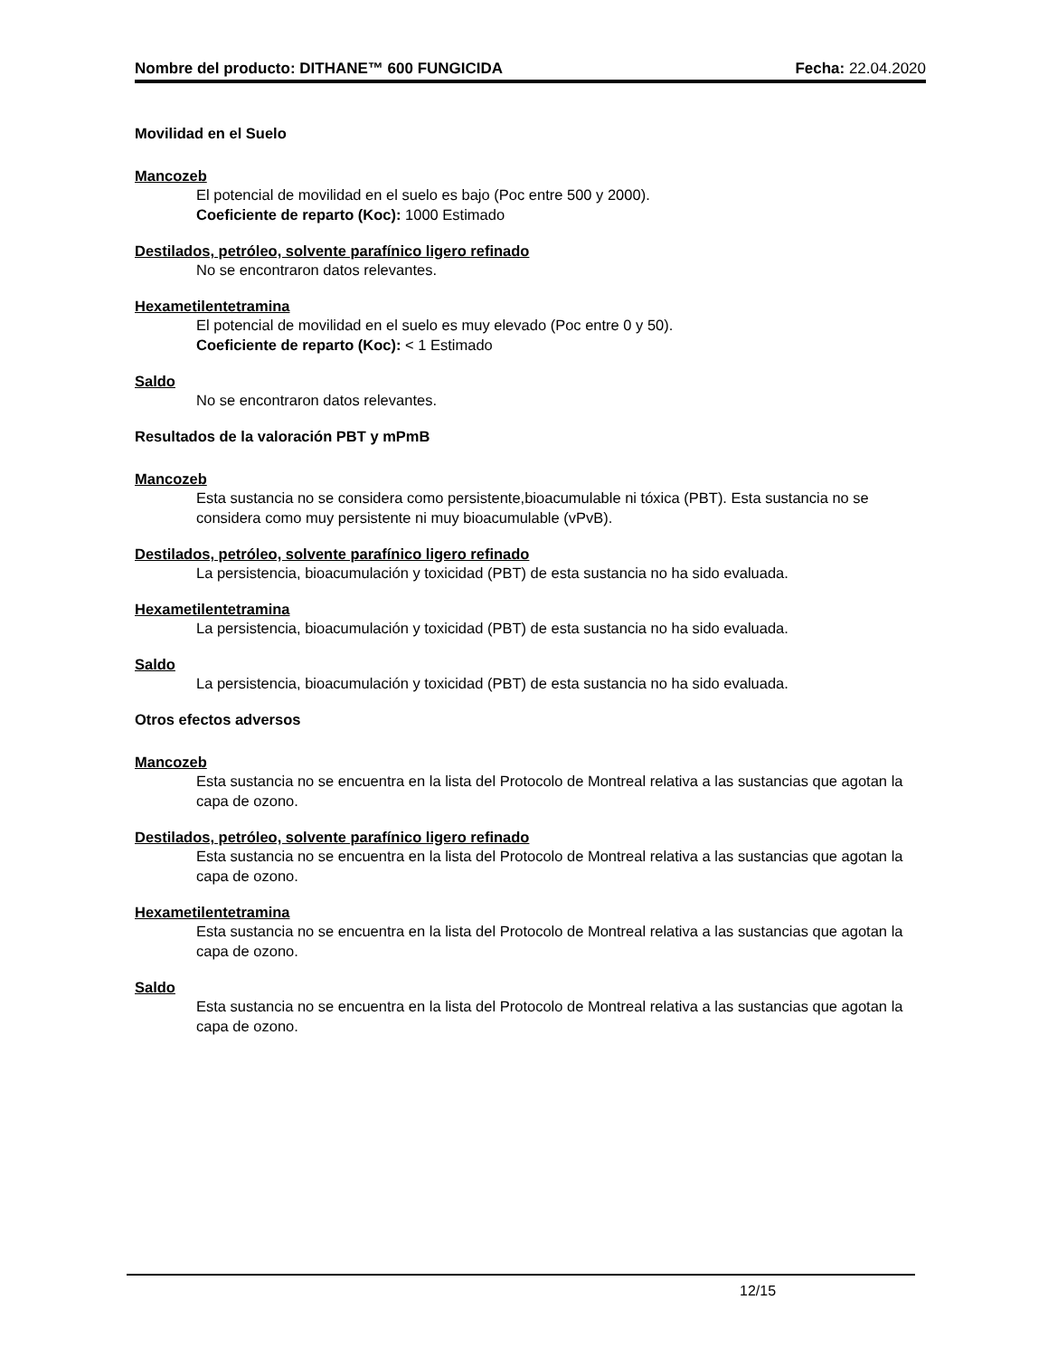Nombre del producto: DITHANE™ 600 FUNGICIDA Fecha: 22.04.2020
Movilidad en el Suelo
Mancozeb
El potencial de movilidad en el suelo es bajo (Poc entre 500 y 2000).
Coeficiente de reparto (Koc): 1000 Estimado
Destilados, petróleo, solvente parafínico ligero refinado
No se encontraron datos relevantes.
Hexametilentetramina
El potencial de movilidad en el suelo es muy elevado (Poc entre 0 y 50).
Coeficiente de reparto (Koc): < 1 Estimado
Saldo
No se encontraron datos relevantes.
Resultados de la valoración PBT y mPmB
Mancozeb
Esta sustancia no se considera como persistente,bioacumulable ni tóxica (PBT). Esta sustancia no se considera como muy persistente ni muy bioacumulable (vPvB).
Destilados, petróleo, solvente parafínico ligero refinado
La persistencia, bioacumulación y toxicidad (PBT) de esta sustancia no ha sido evaluada.
Hexametilentetramina
La persistencia, bioacumulación y toxicidad (PBT) de esta sustancia no ha sido evaluada.
Saldo
La persistencia, bioacumulación y toxicidad (PBT) de esta sustancia no ha sido evaluada.
Otros efectos adversos
Mancozeb
Esta sustancia no se encuentra en la lista del Protocolo de Montreal relativa a las sustancias que agotan la capa de ozono.
Destilados, petróleo, solvente parafínico ligero refinado
Esta sustancia no se encuentra en la lista del Protocolo de Montreal relativa a las sustancias que agotan la capa de ozono.
Hexametilentetramina
Esta sustancia no se encuentra en la lista del Protocolo de Montreal relativa a las sustancias que agotan la capa de ozono.
Saldo
Esta sustancia no se encuentra en la lista del Protocolo de Montreal relativa a las sustancias que agotan la capa de ozono.
12/15